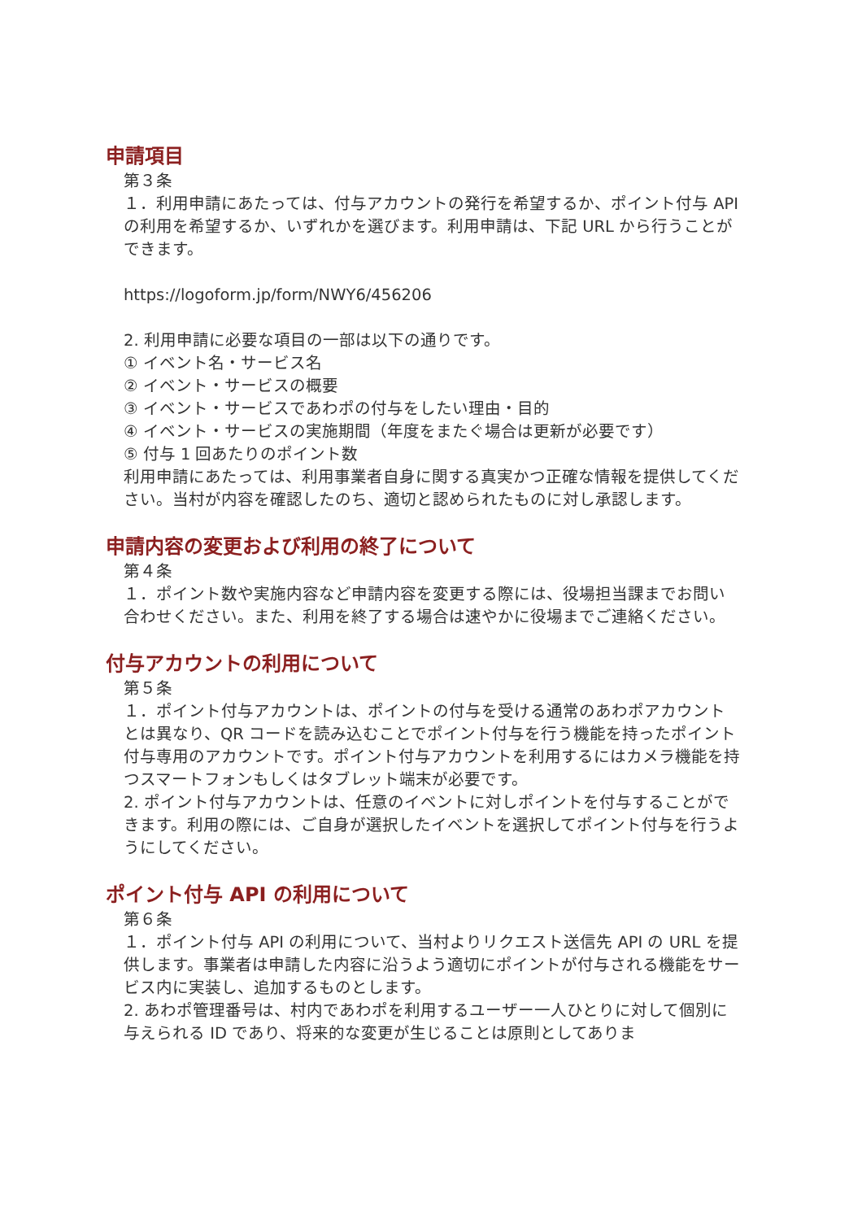申請項目
第３条
１．利用申請にあたっては、付与アカウントの発行を希望するか、ポイント付与 API の利用を希望するか、いずれかを選びます。利用申請は、下記 URL から行うことができます。
https://logoform.jp/form/NWY6/456206
2. 利用申請に必要な項目の一部は以下の通りです。
① イベント名・サービス名
② イベント・サービスの概要
③ イベント・サービスであわポの付与をしたい理由・目的
④ イベント・サービスの実施期間（年度をまたぐ場合は更新が必要です）
⑤ 付与 1 回あたりのポイント数
利用申請にあたっては、利用事業者自身に関する真実かつ正確な情報を提供してください。当村が内容を確認したのち、適切と認められたものに対し承認します。
申請内容の変更および利用の終了について
第４条
１．ポイント数や実施内容など申請内容を変更する際には、役場担当課までお問い合わせください。また、利用を終了する場合は速やかに役場までご連絡ください。
付与アカウントの利用について
第５条
１．ポイント付与アカウントは、ポイントの付与を受ける通常のあわポアカウントとは異なり、QR コードを読み込むことでポイント付与を行う機能を持ったポイント付与専用のアカウントです。ポイント付与アカウントを利用するにはカメラ機能を持つスマートフォンもしくはタブレット端末が必要です。
2. ポイント付与アカウントは、任意のイベントに対しポイントを付与することができます。利用の際には、ご自身が選択したイベントを選択してポイント付与を行うようにしてください。
ポイント付与 API の利用について
第６条
１．ポイント付与 API の利用について、当村よりリクエスト送信先 API の URL を提供します。事業者は申請した内容に沿うよう適切にポイントが付与される機能をサービス内に実装し、追加するものとします。
2. あわポ管理番号は、村内であわポを利用するユーザー一人ひとりに対して個別に与えられる ID であり、将来的な変更が生じることは原則としてありま